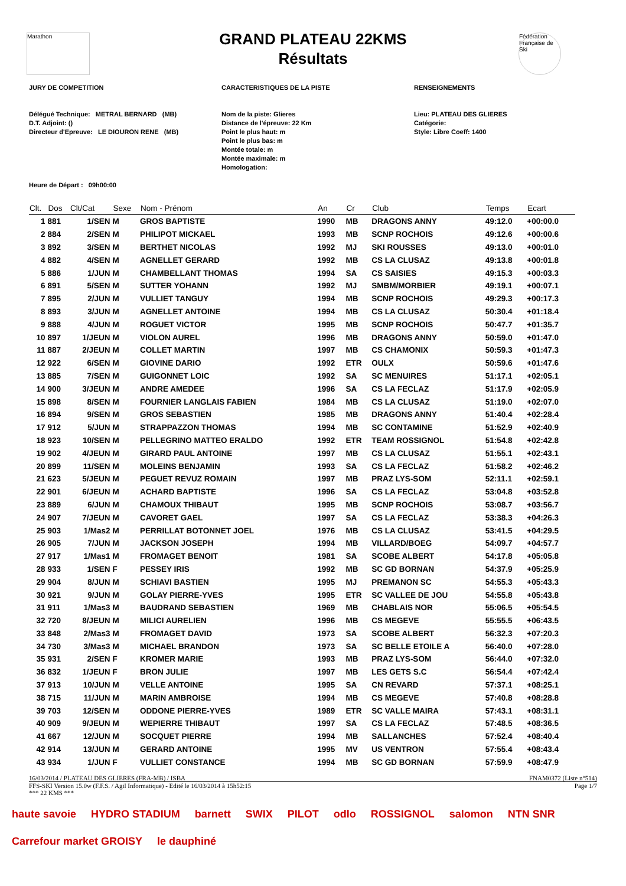Marathon
Fédération Française de Ski
GRAND PLATEAU 22KMS
Résultats
JURY DE COMPETITION
Délégué Technique: METRAL BERNARD (MB)
D.T. Adjoint: ()
Directeur d'Epreuve: LE DIOURON RENE (MB)
Heure de Départ : 09h00:00
CARACTERISTIQUES DE LA PISTE
Nom de la piste: Glieres
Distance de l'épreuve: 22 Km
Point le plus haut: m
Point le plus bas: m
Montée totale: m
Montée maximale: m
Homologation:
RENSEIGNEMENTS
Lieu: PLATEAU DES GLIERES
Catégorie:
Style: Libre Coeff: 1400
| Clt. | Dos | Clt/Cat | Sexe | Nom - Prénom | An | Cr | Club | Temps | Ecart |
| --- | --- | --- | --- | --- | --- | --- | --- | --- | --- |
| 1 | 881 | 1/SEN | M | GROS BAPTISTE | 1990 | MB | DRAGONS ANNY | 49:12.0 | +00:00.0 |
| 2 | 884 | 2/SEN | M | PHILIPOT MICKAEL | 1993 | MB | SCNP ROCHOIS | 49:12.6 | +00:00.6 |
| 3 | 892 | 3/SEN | M | BERTHET NICOLAS | 1992 | MJ | SKI ROUSSES | 49:13.0 | +00:01.0 |
| 4 | 882 | 4/SEN | M | AGNELLET GERARD | 1992 | MB | CS LA CLUSAZ | 49:13.8 | +00:01.8 |
| 5 | 886 | 1/JUN | M | CHAMBELLANT THOMAS | 1994 | SA | CS SAISIES | 49:15.3 | +00:03.3 |
| 6 | 891 | 5/SEN | M | SUTTER YOHANN | 1992 | MJ | SMBM/MORBIER | 49:19.1 | +00:07.1 |
| 7 | 895 | 2/JUN | M | VULLIET TANGUY | 1994 | MB | SCNP ROCHOIS | 49:29.3 | +00:17.3 |
| 8 | 893 | 3/JUN | M | AGNELLET ANTOINE | 1994 | MB | CS LA CLUSAZ | 50:30.4 | +01:18.4 |
| 9 | 888 | 4/JUN | M | ROGUET VICTOR | 1995 | MB | SCNP ROCHOIS | 50:47.7 | +01:35.7 |
| 10 | 897 | 1/JEUN | M | VIOLON AUREL | 1996 | MB | DRAGONS ANNY | 50:59.0 | +01:47.0 |
| 11 | 887 | 2/JEUN | M | COLLET MARTIN | 1997 | MB | CS CHAMONIX | 50:59.3 | +01:47.3 |
| 12 | 922 | 6/SEN | M | GIOVINE DARIO | 1992 | ETR | OULX | 50:59.6 | +01:47.6 |
| 13 | 885 | 7/SEN | M | GUIGONNET LOIC | 1992 | SA | SC MENUIRES | 51:17.1 | +02:05.1 |
| 14 | 900 | 3/JEUN | M | ANDRE AMEDEE | 1996 | SA | CS LA FECLAZ | 51:17.9 | +02:05.9 |
| 15 | 898 | 8/SEN | M | FOURNIER LANGLAIS FABIEN | 1984 | MB | CS LA CLUSAZ | 51:19.0 | +02:07.0 |
| 16 | 894 | 9/SEN | M | GROS SEBASTIEN | 1985 | MB | DRAGONS ANNY | 51:40.4 | +02:28.4 |
| 17 | 912 | 5/JUN | M | STRAPPAZZON THOMAS | 1994 | MB | SC CONTAMINE | 51:52.9 | +02:40.9 |
| 18 | 923 | 10/SEN | M | PELLEGRINO MATTEO ERALDO | 1992 | ETR | TEAM ROSSIGNOL | 51:54.8 | +02:42.8 |
| 19 | 902 | 4/JEUN | M | GIRARD PAUL ANTOINE | 1997 | MB | CS LA CLUSAZ | 51:55.1 | +02:43.1 |
| 20 | 899 | 11/SEN | M | MOLEINS BENJAMIN | 1993 | SA | CS LA FECLAZ | 51:58.2 | +02:46.2 |
| 21 | 623 | 5/JEUN | M | PEGUET REVUZ ROMAIN | 1997 | MB | PRAZ LYS-SOM | 52:11.1 | +02:59.1 |
| 22 | 901 | 6/JEUN | M | ACHARD BAPTISTE | 1996 | SA | CS LA FECLAZ | 53:04.8 | +03:52.8 |
| 23 | 889 | 6/JUN | M | CHAMOUX THIBAUT | 1995 | MB | SCNP ROCHOIS | 53:08.7 | +03:56.7 |
| 24 | 907 | 7/JEUN | M | CAVORET GAEL | 1997 | SA | CS LA FECLAZ | 53:38.3 | +04:26.3 |
| 25 | 903 | 1/Mas2 | M | PERRILLAT BOTONNET JOEL | 1976 | MB | CS LA CLUSAZ | 53:41.5 | +04:29.5 |
| 26 | 905 | 7/JUN | M | JACKSON JOSEPH | 1994 | MB | VILLARD/BOEG | 54:09.7 | +04:57.7 |
| 27 | 917 | 1/Mas1 | M | FROMAGET BENOIT | 1981 | SA | SCOBE ALBERT | 54:17.8 | +05:05.8 |
| 28 | 933 | 1/SEN | F | PESSEY IRIS | 1992 | MB | SC GD BORNAN | 54:37.9 | +05:25.9 |
| 29 | 904 | 8/JUN | M | SCHIAVI BASTIEN | 1995 | MJ | PREMANON SC | 54:55.3 | +05:43.3 |
| 30 | 921 | 9/JUN | M | GOLAY PIERRE-YVES | 1995 | ETR | SC VALLEE DE JOU | 54:55.8 | +05:43.8 |
| 31 | 911 | 1/Mas3 | M | BAUDRAND SEBASTIEN | 1969 | MB | CHABLAIS NOR | 55:06.5 | +05:54.5 |
| 32 | 720 | 8/JEUN | M | MILICI AURELIEN | 1996 | MB | CS MEGEVE | 55:55.5 | +06:43.5 |
| 33 | 848 | 2/Mas3 | M | FROMAGET DAVID | 1973 | SA | SCOBE ALBERT | 56:32.3 | +07:20.3 |
| 34 | 730 | 3/Mas3 | M | MICHAEL BRANDON | 1973 | SA | SC BELLE ETOILE A | 56:40.0 | +07:28.0 |
| 35 | 931 | 2/SEN | F | KROMER MARIE | 1993 | MB | PRAZ LYS-SOM | 56:44.0 | +07:32.0 |
| 36 | 832 | 1/JEUN | F | BRON JULIE | 1997 | MB | LES GETS S.C | 56:54.4 | +07:42.4 |
| 37 | 913 | 10/JUN | M | VELLE ANTOINE | 1995 | SA | CN REVARD | 57:37.1 | +08:25.1 |
| 38 | 715 | 11/JUN | M | MARIN AMBROISE | 1994 | MB | CS MEGEVE | 57:40.8 | +08:28.8 |
| 39 | 703 | 12/SEN | M | ODDONE PIERRE-YVES | 1989 | ETR | SC VALLE MAIRA | 57:43.1 | +08:31.1 |
| 40 | 909 | 9/JEUN | M | WEPIERRE THIBAUT | 1997 | SA | CS LA FECLAZ | 57:48.5 | +08:36.5 |
| 41 | 667 | 12/JUN | M | SOCQUET PIERRE | 1994 | MB | SALLANCHES | 57:52.4 | +08:40.4 |
| 42 | 914 | 13/JUN | M | GERARD ANTOINE | 1995 | MV | US VENTRON | 57:55.4 | +08:43.4 |
| 43 | 934 | 1/JUN | F | VULLIET CONSTANCE | 1994 | MB | SC GD BORNAN | 57:59.9 | +08:47.9 |
16/03/2014 / PLATEAU DES GLIERES (FRA-MB) / ISBA FNAM0372 (Liste n°514)
FFS-SKI Version 15.0w (F.F.S. / Agil Informatique) - Edité le 16/03/2014 à 15h52:15
*** 22 KMS *** Page 1/7
haute savoie HYDRO STADIUM barnett SWIX PILOT odlo ROSSIGNOL salomon NTN SNR Carrefour market GROISY le dauphiné